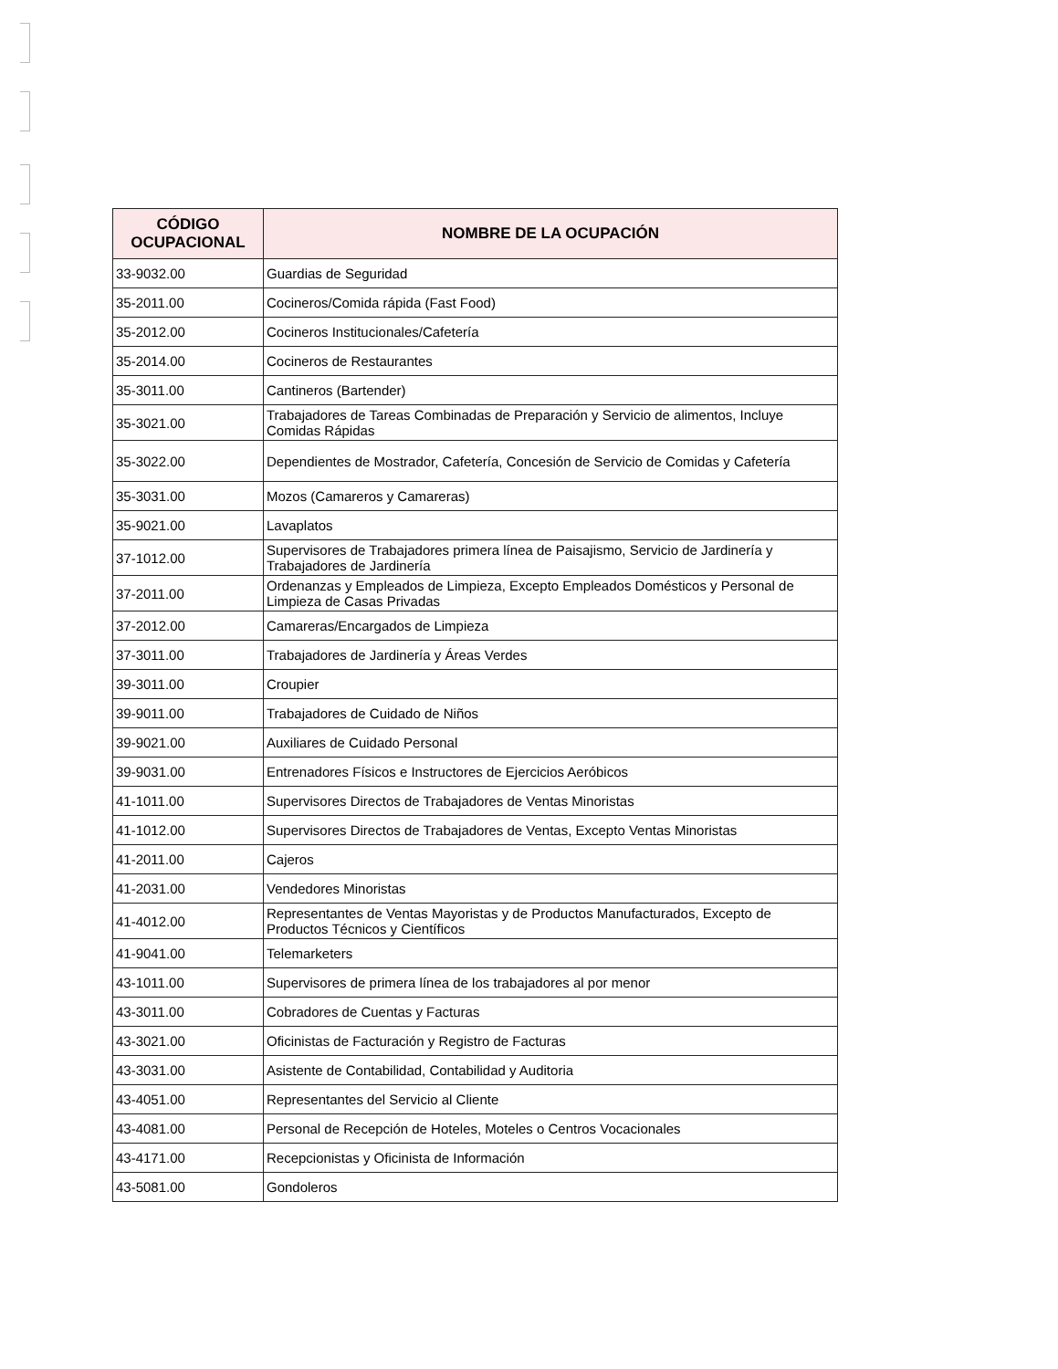| CÓDIGO OCUPACIONAL | NOMBRE DE LA OCUPACIÓN |
| --- | --- |
| 33-9032.00 | Guardias de Seguridad |
| 35-2011.00 | Cocineros/Comida rápida (Fast Food) |
| 35-2012.00 | Cocineros Institucionales/Cafetería |
| 35-2014.00 | Cocineros de Restaurantes |
| 35-3011.00 | Cantineros (Bartender) |
| 35-3021.00 | Trabajadores de Tareas Combinadas de Preparación y Servicio de alimentos, Incluye Comidas Rápidas |
| 35-3022.00 | Dependientes de Mostrador, Cafetería, Concesión de Servicio de Comidas y Cafetería |
| 35-3031.00 | Mozos (Camareros y Camareras) |
| 35-9021.00 | Lavaplatos |
| 37-1012.00 | Supervisores de Trabajadores primera línea de Paisajismo, Servicio de Jardinería y Trabajadores de Jardinería |
| 37-2011.00 | Ordenanzas y Empleados de Limpieza, Excepto Empleados Domésticos y Personal de Limpieza de Casas Privadas |
| 37-2012.00 | Camareras/Encargados de Limpieza |
| 37-3011.00 | Trabajadores de Jardinería y Áreas Verdes |
| 39-3011.00 | Croupier |
| 39-9011.00 | Trabajadores de Cuidado de Niños |
| 39-9021.00 | Auxiliares de Cuidado Personal |
| 39-9031.00 | Entrenadores Físicos e Instructores de Ejercicios Aeróbicos |
| 41-1011.00 | Supervisores Directos de Trabajadores de Ventas Minoristas |
| 41-1012.00 | Supervisores Directos de Trabajadores de Ventas, Excepto Ventas Minoristas |
| 41-2011.00 | Cajeros |
| 41-2031.00 | Vendedores Minoristas |
| 41-4012.00 | Representantes de Ventas Mayoristas y de Productos Manufacturados, Excepto de Productos Técnicos y Científicos |
| 41-9041.00 | Telemarketers |
| 43-1011.00 | Supervisores de primera línea de los trabajadores al por menor |
| 43-3011.00 | Cobradores de Cuentas y Facturas |
| 43-3021.00 | Oficinistas de Facturación y Registro de Facturas |
| 43-3031.00 | Asistente de Contabilidad, Contabilidad y Auditoria |
| 43-4051.00 | Representantes del Servicio al Cliente |
| 43-4081.00 | Personal de Recepción de Hoteles, Moteles o Centros Vocacionales |
| 43-4171.00 | Recepcionistas y Oficinista de Información |
| 43-5081.00 | Gondoleros |